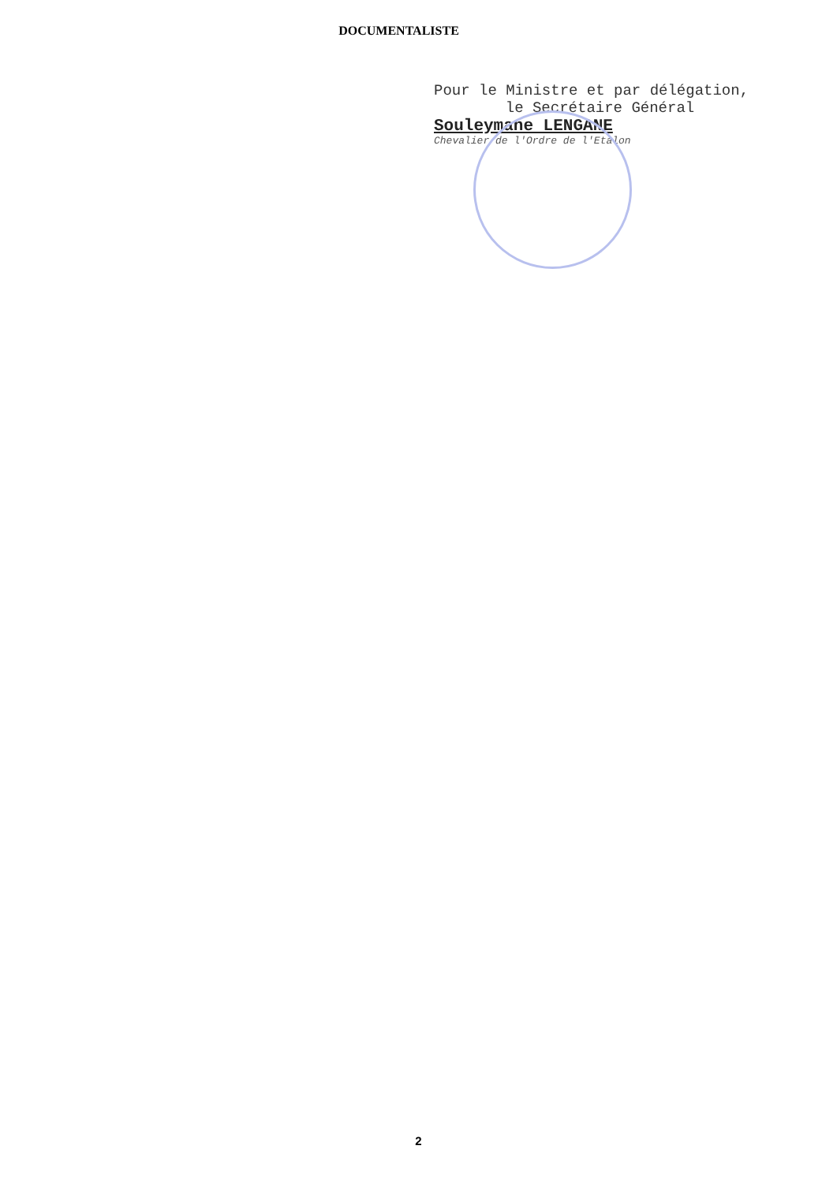DOCUMENTALISTE
Pour le Ministre et par délégation,
le Secrétaire Général
Souleymane LENGANE
Chevalier de l'Ordre de l'Etalon
2